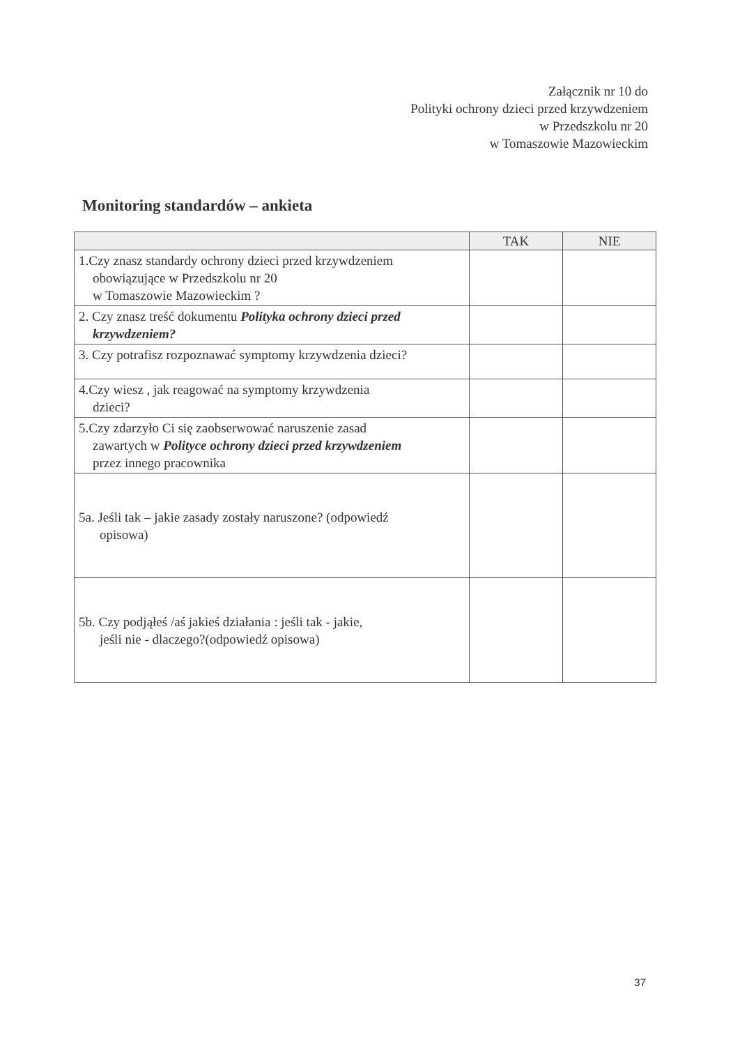Załącznik nr 10 do
Polityki ochrony dzieci przed krzywdzeniem
w Przedszkolu nr 20
w Tomaszowie Mazowieckim
Monitoring standardów – ankieta
| | TAK | NIE |
| --- | --- | --- |
| 1.Czy znasz standardy ochrony dzieci przed krzywdzeniem obowiązujące w Przedszkolu nr 20 w Tomaszowie Mazowieckim ? | | |
| 2. Czy znasz treść dokumentu Polityka ochrony dzieci przed krzywdzeniem? | | |
| 3. Czy potrafisz rozpoznawać symptomy krzywdzenia dzieci? | | |
| 4.Czy wiesz , jak reagować na symptomy krzywdzenia dzieci? | | |
| 5.Czy zdarzyło Ci się zaobserwować naruszenie zasad zawartych w Polityce ochrony dzieci przed krzywdzeniem przez innego pracownika | | |
| 5a. Jeśli tak – jakie zasady zostały naruszone? (odpowiedź opisowa) | | |
| 5b. Czy podjąłeś /aś jakieś działania : jeśli tak - jakie, jeśli nie - dlaczego?(odpowiedź opisowa) | | |
37